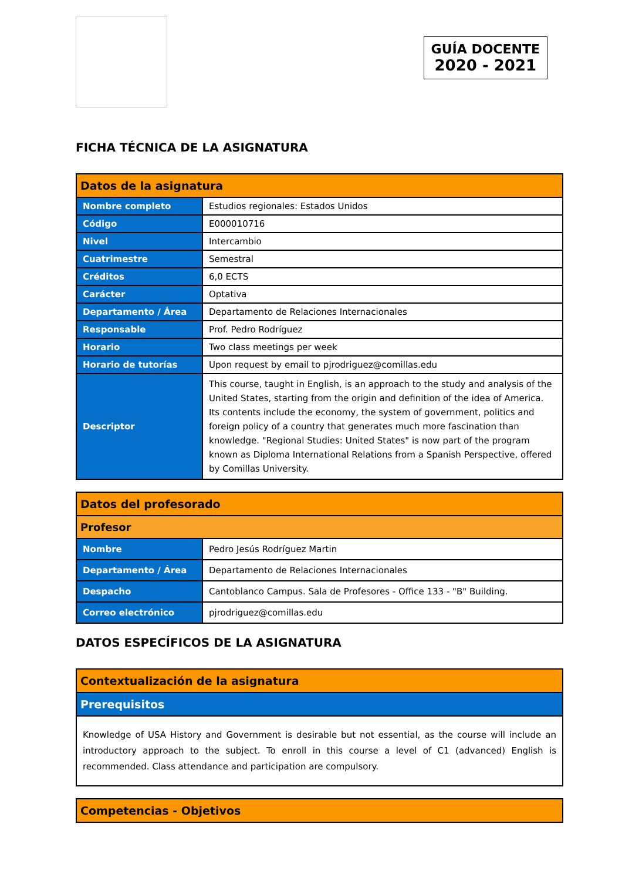GUÍA DOCENTE
2020 - 2021
FICHA TÉCNICA DE LA ASIGNATURA
| Datos de la asignatura | |
| --- | --- |
| Nombre completo | Estudios regionales: Estados Unidos |
| Código | E000010716 |
| Nivel | Intercambio |
| Cuatrimestre | Semestral |
| Créditos | 6,0 ECTS |
| Carácter | Optativa |
| Departamento / Área | Departamento de Relaciones Internacionales |
| Responsable | Prof. Pedro Rodríguez |
| Horario | Two class meetings per week |
| Horario de tutorías | Upon request by email to pjrodriguez@comillas.edu |
| Descriptor | This course, taught in English, is an approach to the study and analysis of the United States, starting from the origin and definition of the idea of America. Its contents include the economy, the system of government, politics and foreign policy of a country that generates much more fascination than knowledge. "Regional Studies: United States" is now part of the program known as Diploma International Relations from a Spanish Perspective, offered by Comillas University. |
| Datos del profesorado | |
| --- | --- |
| Profesor | |
| Nombre | Pedro Jesús Rodríguez Martin |
| Departamento / Área | Departamento de Relaciones Internacionales |
| Despacho | Cantoblanco Campus. Sala de Profesores - Office 133 - "B" Building. |
| Correo electrónico | pjrodriguez@comillas.edu |
DATOS ESPECÍFICOS DE LA ASIGNATURA
| Contextualización de la asignatura |
| --- |
| Prerequisitos |
| Knowledge of USA History and Government is desirable but not essential, as the course will include an introductory approach to the subject. To enroll in this course a level of C1 (advanced) English is recommended. Class attendance and participation are compulsory. |
| Competencias - Objetivos |
| --- |